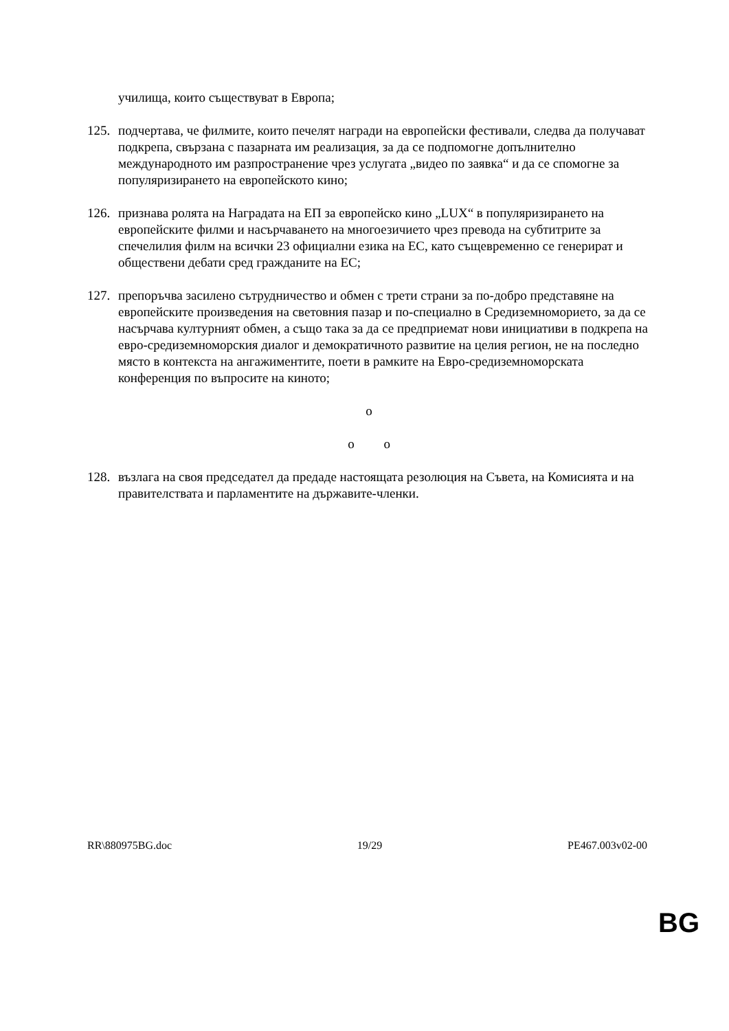училища, които съществуват в Европа;
125.
подчертава, че филмите, които печелят награди на европейски фестивали, следва да получават подкрепа, свързана с пазарната им реализация, за да се подпомогне допълнително международното им разпространение чрез услугата „видео по заявка“ и да се спомогне за популяризирането на европейското кино;
126.
признава ролята на Наградата на ЕП за европейско кино „LUX“ в популяризирането на европейските филми и насърчаването на многоезичието чрез превода на субтитрите за спечелилия филм на всички 23 официални езика на ЕС, като същевременно се генерират и обществени дебати сред гражданите на ЕС;
127.
препоръчва засилено сътрудничество и обмен с трети страни за по-добро представяне на европейските произведения на световния пазар и по-специално в Средиземноморието, за да се насърчава културният обмен, а също така за да се предприемат нови инициативи в подкрепа на евро-средиземноморския диалог и демократичното развитие на целия регион, не на последно място в контекста на ангажиментите, поети в рамките на Евро-средиземноморската конференция по въпросите на киното;
o
o o
128.
възлага на своя председател да предаде настоящата резолюция на Съвета, на Комисията и на правителствата и парламентите на държавите-членки.
RR\880975BG.doc 19/29 PE467.003v02-00
BG